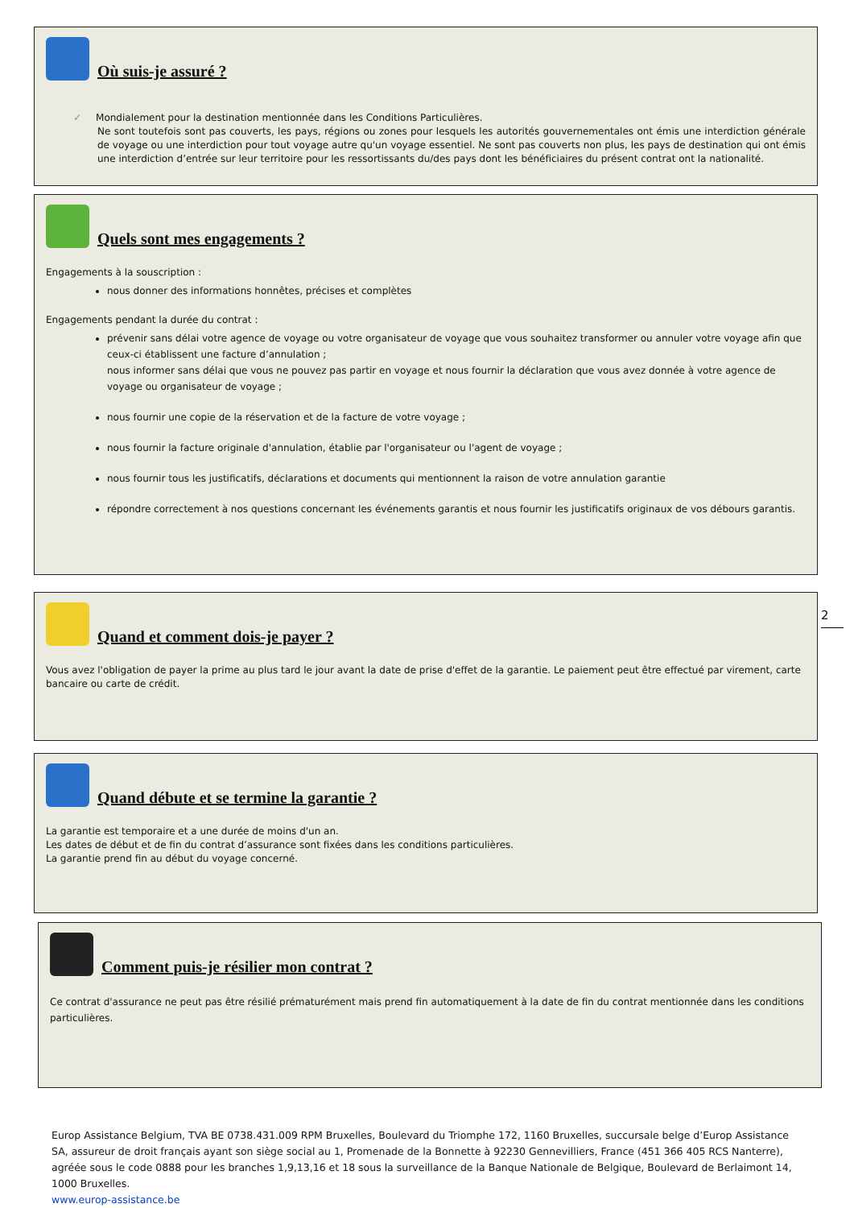Où suis-je assuré ?
✓ Mondialement pour la destination mentionnée dans les Conditions Particulières.
Ne sont toutefois sont pas couverts, les pays, régions ou zones pour lesquels les autorités gouvernementales ont émis une interdiction générale de voyage ou une interdiction pour tout voyage autre qu'un voyage essentiel. Ne sont pas couverts non plus, les pays de destination qui ont émis une interdiction d’entrée sur leur territoire pour les ressortissants du/des pays dont les bénéficiaires du présent contrat ont la nationalité.
Quels sont mes engagements ?
Engagements à la souscription :
nous donner des informations honnêtes, précises et complètes
Engagements pendant la durée du contrat :
prévenir sans délai votre agence de voyage ou votre organisateur de voyage que vous souhaitez transformer ou annuler votre voyage afin que ceux-ci établissent une facture d’annulation ;
nous informer sans délai que vous ne pouvez pas partir en voyage et nous fournir la déclaration que vous avez donnée à votre agence de voyage ou organisateur de voyage ;
nous fournir une copie de la réservation et de la facture de votre voyage ;
nous fournir la facture originale d'annulation, établie par l'organisateur ou l'agent de voyage ;
nous fournir tous les justificatifs, déclarations et documents qui mentionnent la raison de votre annulation garantie
répondre correctement à nos questions concernant les événements garantis et nous fournir les justificatifs originaux de vos débours garantis.
Quand et comment dois-je payer ?
Vous avez l'obligation de payer la prime au plus tard le jour avant la date de prise d'effet de la garantie. Le paiement peut être effectué par virement, carte bancaire ou carte de crédit.
2
Quand débute et se termine la garantie ?
La garantie est temporaire et a une durée de moins d'un an.
Les dates de début et de fin du contrat d’assurance sont fixées dans les conditions particulières.
La garantie prend fin au début du voyage concerné.
Comment puis-je résilier mon contrat ?
Ce contrat d'assurance ne peut pas être résilié prématurément mais prend fin automatiquement à la date de fin du contrat mentionnée dans les conditions particulières.
Europ Assistance Belgium, TVA BE 0738.431.009 RPM Bruxelles, Boulevard du Triomphe 172, 1160 Bruxelles, succursale belge d’Europ Assistance SA, assureur de droit français ayant son siège social au 1, Promenade de la Bonnette à 92230 Gennevilliers, France (451 366 405 RCS Nanterre), agréée sous le code 0888 pour les branches 1,9,13,16 et 18 sous la surveillance de la Banque Nationale de Belgique, Boulevard de Berlaimont 14, 1000 Bruxelles.
www.europ-assistance.be